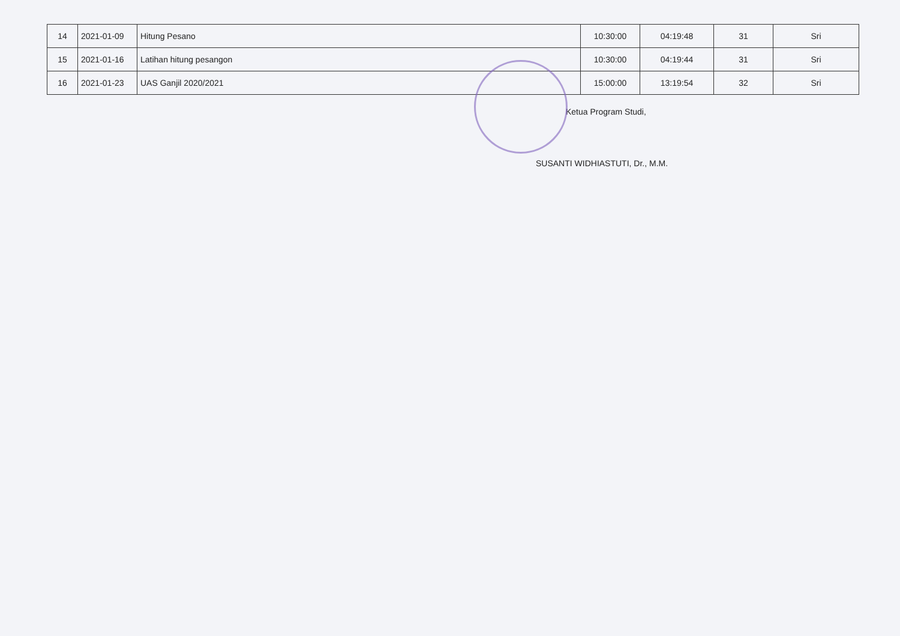| 14 | 2021-01-09 | Hitung Pesano | 10:30:00 | 04:19:48 | 31 | Sri |
| 15 | 2021-01-16 | Latihan hitung pesangon | 10:30:00 | 04:19:44 | 31 | Sri |
| 16 | 2021-01-23 | UAS Ganjil 2020/2021 | 15:00:00 | 13:19:54 | 32 | Sri |
Ketua Program Studi,
SUSANTI WIDHIASTUTI, Dr., M.M.